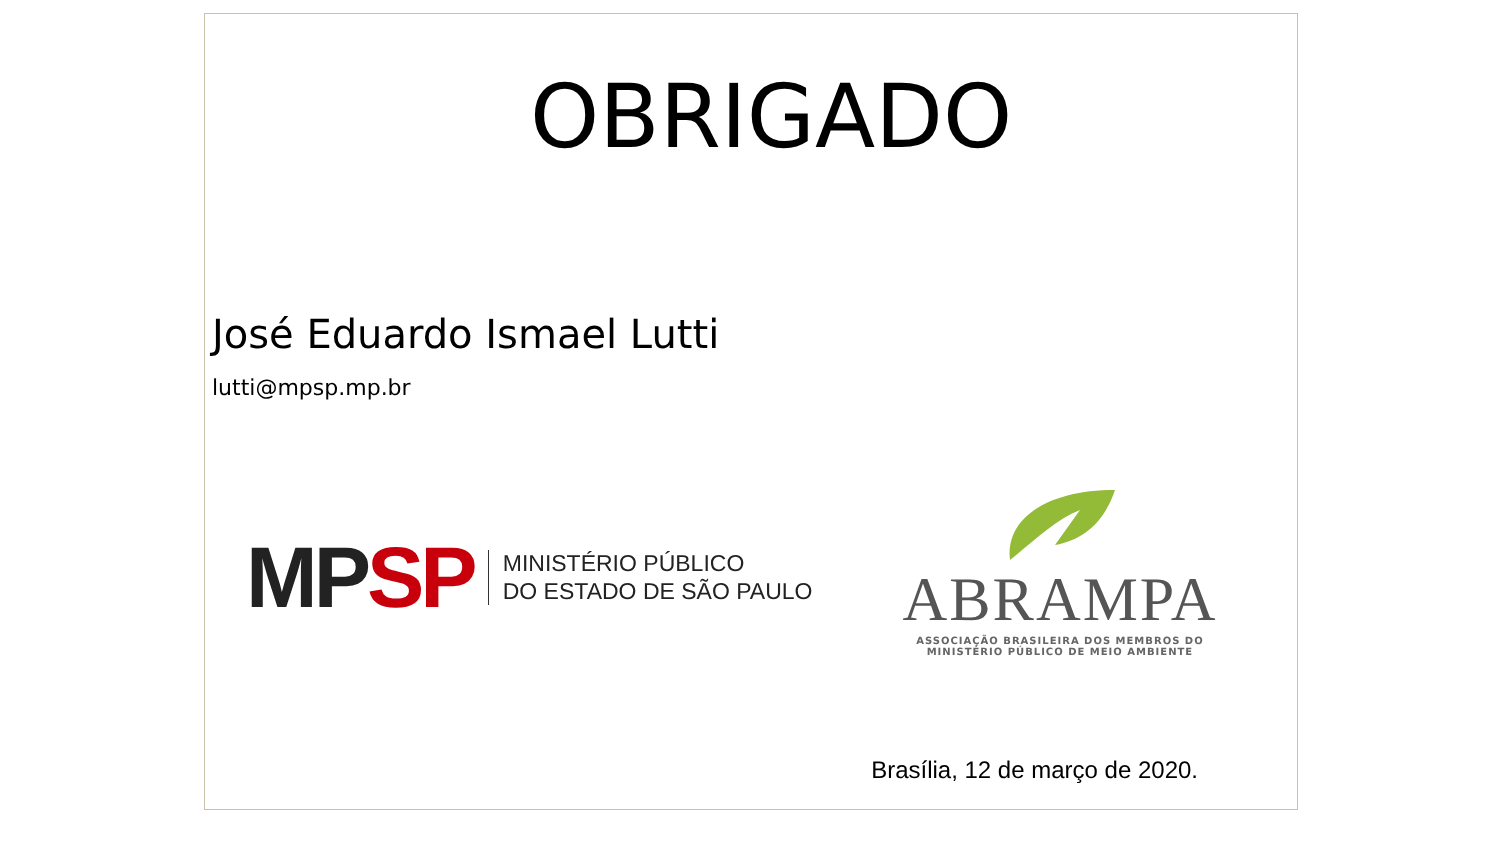OBRIGADO
José Eduardo Ismael Lutti
lutti@mpsp.mp.br
MP SP
MINISTÉRIO PÚBLICO
DO ESTADO DE SÃO PAULO
ABRAMPA
ASSOCIAÇÃO BRASILEIRA DOS MEMBROS DO
MINISTÉRIO PÚBLICO DE MEIO AMBIENTE
Brasília, 12 de março de 2020.